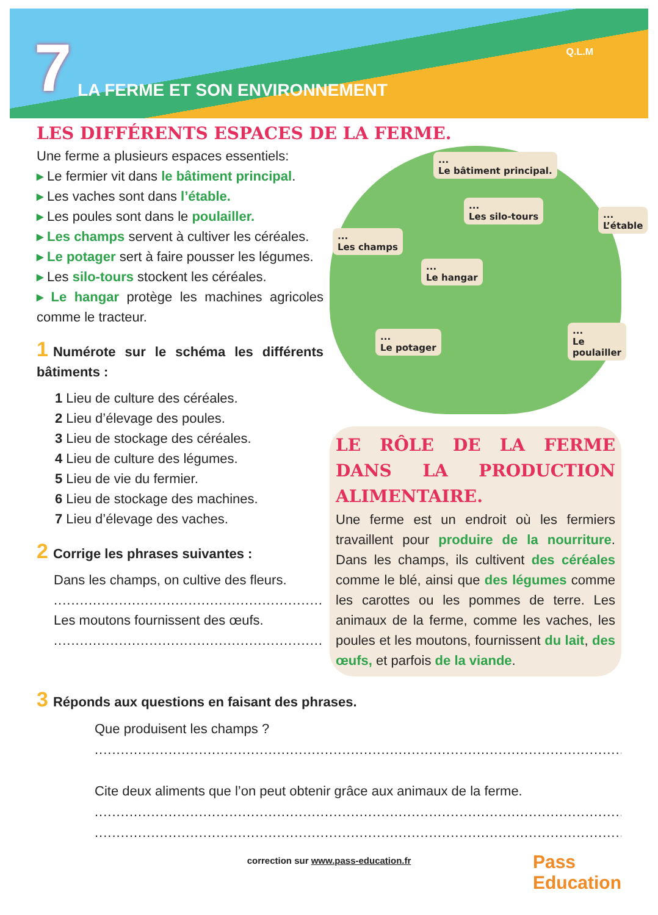7 LA FERME ET SON ENVIRONNEMENT Q.L.M
LES DIFFÉRENTS ESPACES DE LA FERME.
Une ferme a plusieurs espaces essentiels:
▸ Le fermier vit dans le bâtiment principal.
▸ Les vaches sont dans l’étable.
▸ Les poules sont dans le poulailler.
▸ Les champs servent à cultiver les céréales.
▸ Le potager sert à faire pousser les légumes.
▸ Les silo-tours stockent les céréales.
▸ Le hangar protège les machines agricoles comme le tracteur.
1 Numérote sur le schéma les différents bâtiments :
1 Lieu de culture des céréales.
2 Lieu d’élevage des poules.
3 Lieu de stockage des céréales.
4 Lieu de culture des légumes.
5 Lieu de vie du fermier.
6 Lieu de stockage des machines.
7 Lieu d’élevage des vaches.
2 Corrige les phrases suivantes :
Dans les champs, on cultive des fleurs.
..........................................................................
Les moutons fournissent des œufs.
..........................................................................
...
Le bâtiment principal.
...
Les silo-tours ...
L’étable
...
Les champs
...
Le hangar
...
Le poulailler ...
Le potager
LE RÔLE DE LA FERME DANS LA PRODUCTION ALIMENTAIRE.
Une ferme est un endroit où les fermiers travaillent pour produire de la nourriture. Dans les champs, ils cultivent des céréales comme le blé, ainsi que des légumes comme les carottes ou les pommes de terre. Les animaux de la ferme, comme les vaches, les poules et les moutons, fournissent du lait, des œufs, et parfois de la viande.
3 Réponds aux questions en faisant des phrases.
Que produisent les champs ?
.............................................................................................................................
Cite deux aliments que l’on peut obtenir grâce aux animaux de la ferme.
.............................................................................................................................
.............................................................................................................................
correction sur www.pass-education.fr
Pass
Education